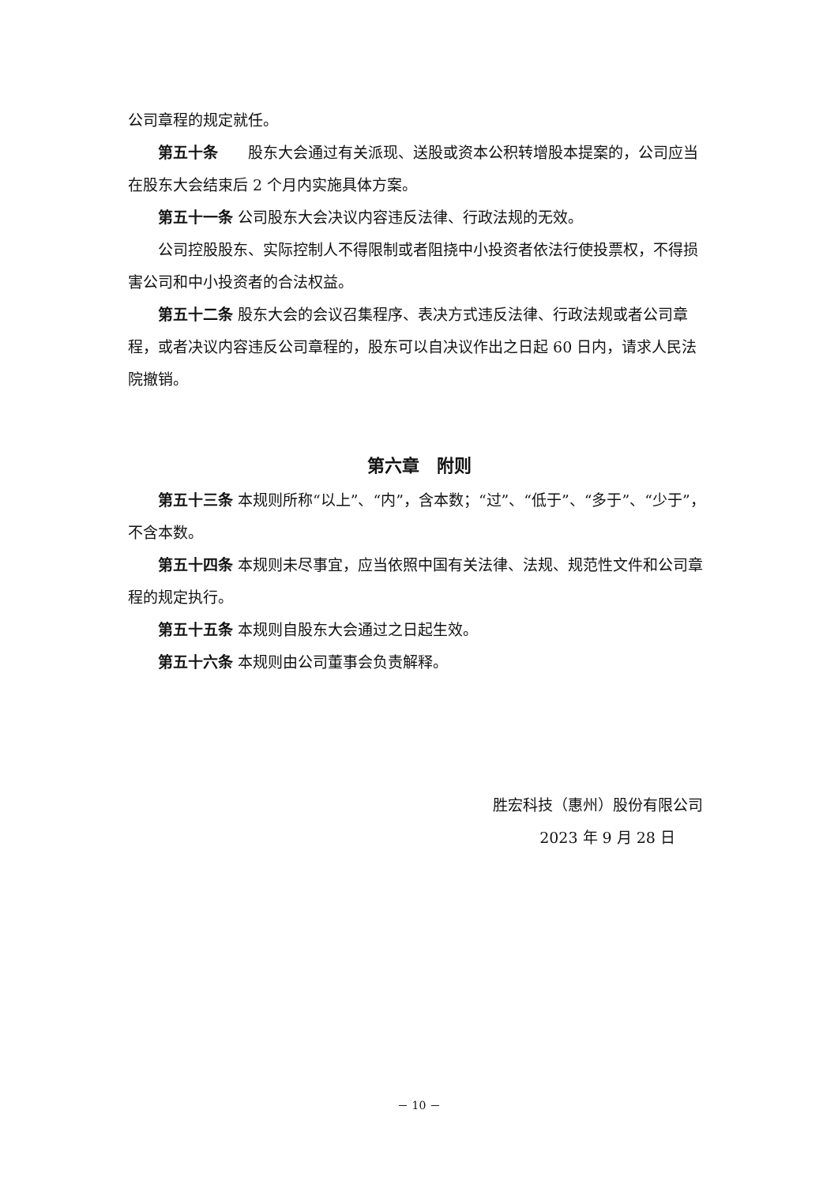公司章程的规定就任。
第五十条　　股东大会通过有关派现、送股或资本公积转增股本提案的，公司应当在股东大会结束后 2 个月内实施具体方案。
第五十一条 公司股东大会决议内容违反法律、行政法规的无效。
公司控股股东、实际控制人不得限制或者阻挠中小投资者依法行使投票权，不得损害公司和中小投资者的合法权益。
第五十二条 股东大会的会议召集程序、表决方式违反法律、行政法规或者公司章程，或者决议内容违反公司章程的，股东可以自决议作出之日起 60 日内，请求人民法院撤销。
第六章　附则
第五十三条 本规则所称“以上”、“内”，含本数；“过”、“低于”、“多于”、“少于”，不含本数。
第五十四条 本规则未尽事宜，应当依照中国有关法律、法规、规范性文件和公司章程的规定执行。
第五十五条 本规则自股东大会通过之日起生效。
第五十六条 本规则由公司董事会负责解释。
胜宏科技（惠州）股份有限公司
2023 年 9 月 28 日
－ 10 －